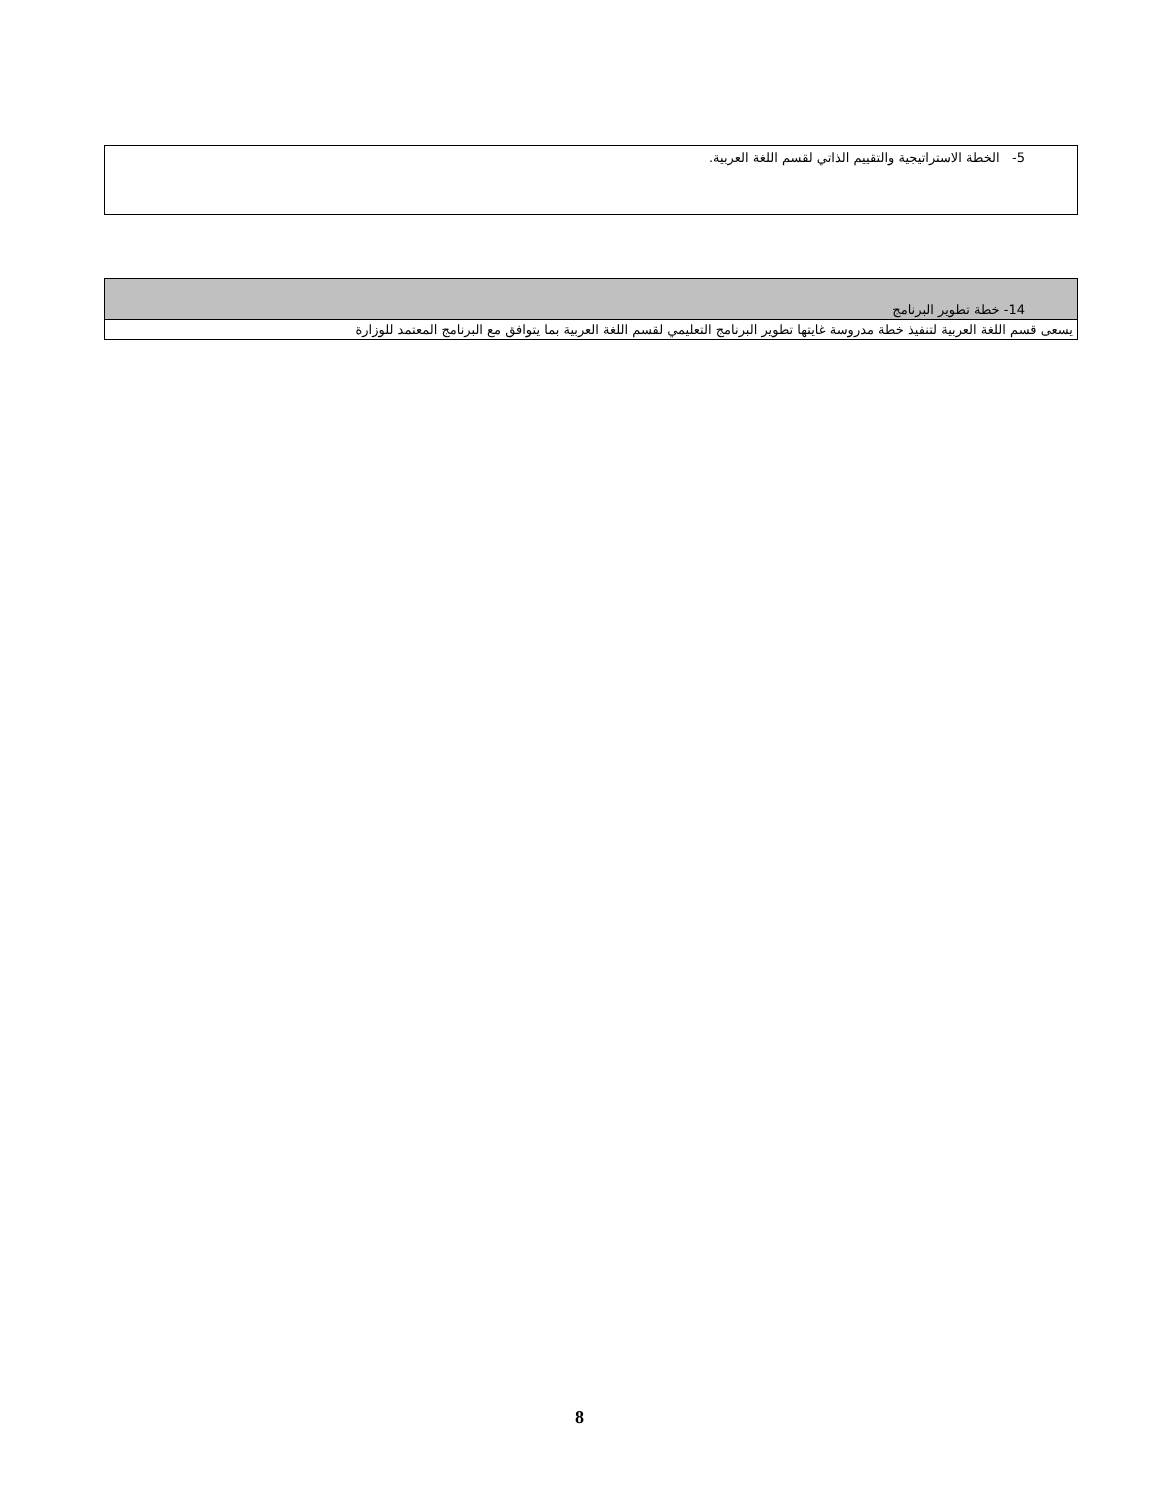5- الخطة الاستراتيجية والتقييم الذاتي لقسم اللغة العربية.
| 14- خطة تطوير البرنامج |
| يسعى قسم اللغة العربية لتنفيذ خطة مدروسة غايتها تطوير البرنامج التعليمي لقسم اللغة العربية بما يتوافق مع البرنامج المعتمد للوزارة |
8